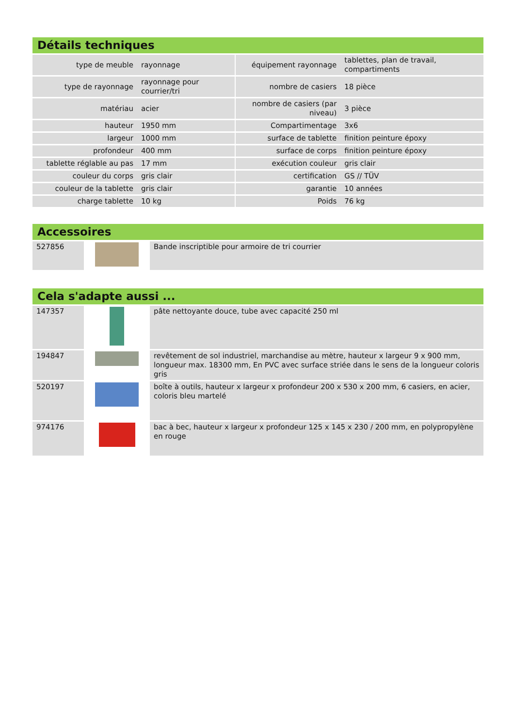Détails techniques
| type de meuble | rayonnage | | équipement rayonnage | tablettes, plan de travail, compartiments |
| type de rayonnage | rayonnage pour courrier/tri | | nombre de casiers | 18 pièce |
| matériau | acier | | nombre de casiers (par niveau) | 3 pièce |
| hauteur | 1950 mm | | Compartimentage | 3x6 |
| largeur | 1000 mm | | surface de tablette | finition peinture époxy |
| profondeur | 400 mm | | surface de corps | finition peinture époxy |
| tablette réglable au pas | 17 mm | | exécution couleur | gris clair |
| couleur du corps | gris clair | | certification | GS // TÜV |
| couleur de la tablette | gris clair | | garantie | 10 années |
| charge tablette | 10 kg | | Poids | 76 kg |
Accessoires
| 527856 | | Bande inscriptible pour armoire de tri courrier |
Cela s'adapte aussi ...
| 147357 | | pâte nettoyante douce, tube avec capacité 250 ml |
| 194847 | | revêtement de sol industriel, marchandise au mètre, hauteur x largeur 9 x 900 mm, longueur max. 18300 mm, En PVC avec surface striée dans le sens de la longueur coloris gris |
| 520197 | | boîte à outils, hauteur x largeur x profondeur 200 x 530 x 200 mm, 6 casiers, en acier, coloris bleu martelé |
| 974176 | | bac à bec, hauteur x largeur x profondeur 125 x 145 x 230 / 200 mm, en polypropylène en rouge |